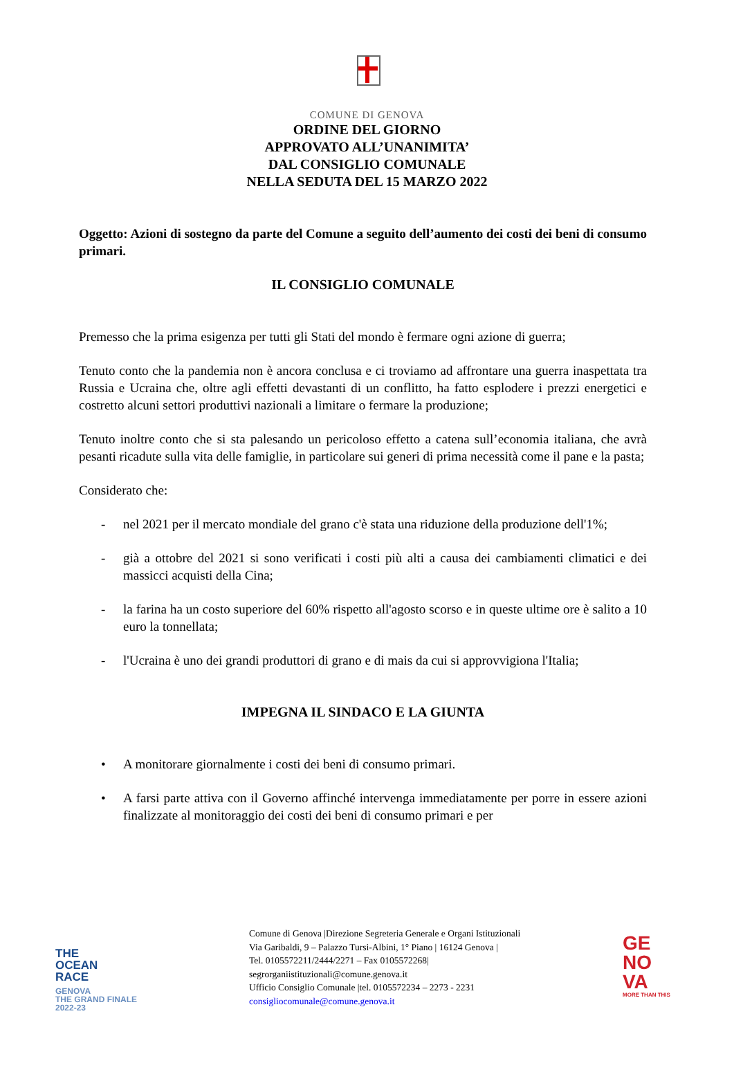COMUNE DI GENOVA
ORDINE DEL GIORNO
APPROVATO ALL’UNANIMITA’
DAL CONSIGLIO COMUNALE
NELLA SEDUTA DEL 15 MARZO 2022
Oggetto: Azioni di sostegno da parte del Comune a seguito dell’aumento dei costi dei beni di consumo primari.
IL CONSIGLIO COMUNALE
Premesso che la prima esigenza per tutti gli Stati del mondo è fermare ogni azione di guerra;
Tenuto conto che la pandemia non è ancora conclusa e ci troviamo ad affrontare una guerra inaspettata tra Russia e Ucraina che, oltre agli effetti devastanti di un conflitto, ha fatto esplodere i prezzi energetici e costretto alcuni settori produttivi nazionali a limitare o fermare la produzione;
Tenuto inoltre conto che si sta palesando un pericoloso effetto a catena sull’economia italiana, che avrà pesanti ricadute sulla vita delle famiglie, in particolare sui generi di prima necessità come il pane e la pasta;
Considerato che:
- nel 2021 per il mercato mondiale del grano c'è stata una riduzione della produzione dell'1%;
- già a ottobre del 2021 si sono verificati i costi più alti a causa dei cambiamenti climatici e dei massicci acquisti della Cina;
- la farina ha un costo superiore del 60% rispetto all'agosto scorso e in queste ultime ore è salito a 10 euro la tonnellata;
- l'Ucraina è uno dei grandi produttori di grano e di mais da cui si approvvigiona l'Italia;
IMPEGNA IL SINDACO E LA GIUNTA
• A monitorare giornalmente i costi dei beni di consumo primari.
• A farsi parte attiva con il Governo affinché intervenga immediatamente per porre in essere azioni finalizzate al monitoraggio dei costi dei beni di consumo primari e per
THE
OCEAN
RACE
GENOVA
THE GRAND FINALE
2022-23
Comune di Genova |Direzione Segreteria Generale e Organi Istituzionali
Via Garibaldi, 9 – Palazzo Tursi-Albini, 1° Piano | 16124 Genova |
Tel. 0105572211/2444/2271 – Fax 0105572268|
segrorganiistituzionali@comune.genova.it
Ufficio Consiglio Comunale |tel. 0105572234 – 2273 - 2231
consigliocomunale@comune.genova.it
GE
NO
VA
MORE THAN THIS